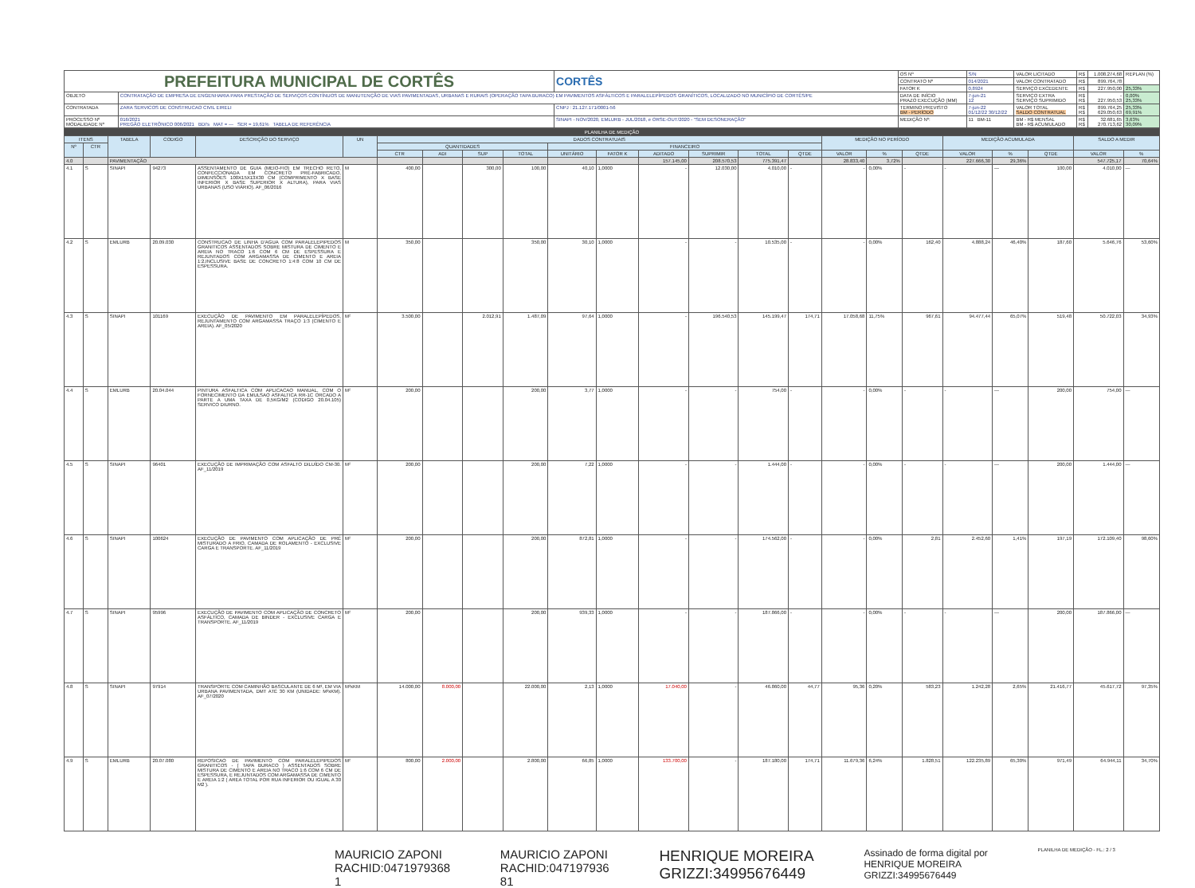| PREFEITURA MUNICIPAL DE CORTÊS | | CORTÊS | OS Nº | S/N | VALOR LICITADO | R$ | 1.008.274,68 | REPLAN (%) |
| | | | CONTRATO Nº | 014/2021 | VALOR CONTRATADO | R$ | 899.764,78 | |
| | | | FATOR K | 0,8924 | SERVIÇO EXCEDENTE | R$ | 227.950,00 | 25,33% |
| OBJETO | CONTRATAÇÃO DE EMPRESA DE ENGENHARIA PARA PRESTAÇÃO DE SERVIÇOS CONTÍNUOS DE MANUTENÇÃO DE VIAS PAVIMENTADAS, URBANAS E RURAIS (OPERAÇÃO TAPA BURACO) EM PAVIMENTOS ASFÁLTICOS E PARALELEPÍPEDOS GRANÍTICOS, LOCALIZADO NO MUNICÍPIO DE CORTÊS/PE | | DATA DE INÍCIO PRAZO EXECUÇÃO (MM) | 7-jun-21 12 | SERVIÇO EXTRA SERVIÇO SUPRIMIDO | R$ R$ | - 227.950,53 | 0,00% 25,33% |
| CONTRATADA | ZARA SERVICOS DE CONSTRUCAO CIVIL EIRELI | CNPJ : 21.127.171/0001-56 | TERMINO PREVISTO BM - PERÍODO | 7-jun-22 01/12/22 30/12/22 | VALOR TOTAL SALDO CONTRATUAL | R$ R$ | 899.764,25 629.050,63 | 25,33% 69,91% |
| PROCESSO Nº MODALIDADE Nº | 016/2021 PREGÃO ELETRÔNICO 006/2021 BDI's MAT = --- SER = 19,61% TABELA DE REFERÊNCIA | SINAPI - NOV/2020, EMLURB - JUL/2018, e ORSE-OUT/2020 - "SEM DESONERAÇÃO" | MEDIÇÃO Nº: | 11 BM-11 | BM - R$ MENSAL BM - R$ ACUMULADO | R$ R$ | 32.681,65 270.713,62 | 3,63% 30,09% |
| PLANILHA DE MEDIÇÃO | | | | | | | | | | | | | | | | | | | | | | | |
| ITENS | | TABELA | CODIGO | DESCRIÇÃO DO SERVIÇO | UN | DADOS CONTRATUAIS | | | | | | | | | | MEDIÇÃO NO PERÍODO | | | MEDIÇÃO ACUMULADA | | | SALDO A MEDIR | |
| Nº | CTR | | | | | QUANTIDADES | | | | FINANCEIRO | | | | | | | | | | | | | |
| | | | | | | CTR | ADI | SUP | TOTAL | UNITÁRIO | FATOR K | ADITADO | SUPRIMIR | TOTAL | QTDE | VALOR | % | QTDE | VALOR | % | QTDE | VALOR | % |
| 4.0 | | PAVIMENTAÇÃO | | | | | | | | | | 157.145,00 | 208.570,53 | 775.391,47 | | 28.833,40 | 3,72% | | 227.666,30 | 29,36% | | 547.725,17 | 70,64% |
| 4.1 | S | SINAPI | 94273 | ASSENTAMENTO DE GUIA (MEIO-FIO) EM TRECHO RETO, CONFECCIONADA EM CONCRETO PRÉ-FABRICADO, DIMENSÕES 100X15X13X30 CM (COMPRIMENTO X BASE INFERIOR X BASE SUPERIOR X ALTURA), PARA VIAS URBANAS (USO VIÁRIO). AF_06/2016 | M | 400,00 | | 300,00 | 100,00 | 40,10 | 1,0000 | - | 12.030,00 | 4.010,00 | - | - | 0,00% | - | - | — | 100,00 | 4.010,00 | — |
| 4.2 | S | EMLURB | 20.09.030 | CONSTRUCAO DE LINHA D'AGUA COM PARALELEPIPEDOS GRANITICOS ASSENTADOS SOBRE MISTURA DE CIMENTO E AREIA NO TRACO 1:6 COM 6 CM DE ESPESSURA E REJUNTADOS COM ARGAMASSA DE CIMENTO E AREIA 1:2,INCLUSIVE BASE DE CONCRETO 1:4:8 COM 10 CM DE ESPESSURA. | M | 350,00 | | | 350,00 | 30,10 | 1,0000 | - | - | 10.535,00 | - | - | 0,00% | 162,40 | 4.888,24 | 46,40% | 187,60 | 5.646,76 | 53,60% |
| 4.3 | S | SINAPI | 101169 | EXECUÇÃO DE PAVIMENTO EM PARALELEPÍPEDOS, REJUNTAMENTO COM ARGAMASSA TRAÇO 1:3 (CIMENTO E AREIA). AF_05/2020 | M² | 3.500,00 | | 2.012,91 | 1.487,09 | 97,64 | 1,0000 | - | 196.540,53 | 145.199,47 | 174,71 | 17.058,68 | 11,75% | 967,61 | 94.477,44 | 65,07% | 519,48 | 50.722,03 | 34,93% |
| 4.4 | S | EMLURB | 20.04.044 | PINTURA ASFALTICA COM APLICACAO MANUAL, COM O FORNECIMENTO DA EMULSAO ASFALTICA RR-1C ORCADO A PARTE A UMA TAXA DE 0,5KG/M2 (CODIGO 20.04.105) SERVICO DIURNO. | M² | 200,00 | | | 200,00 | 3,77 | 1,0000 | - | - | 754,00 | - | - | 0,00% | - | - | — | 200,00 | 754,00 | — |
| 4.5 | S | SINAPI | 96401 | EXECUÇÃO DE IMPRIMAÇÃO COM ASFALTO DILUÍDO CM-30. AF_11/2019 | M² | 200,00 | | | 200,00 | 7,22 | 1,0000 | - | - | 1.444,00 | - | - | 0,00% | - | - | — | 200,00 | 1.444,00 | — |
| 4.6 | S | SINAPI | 100624 | EXECUÇÃO DE PAVIMENTO COM APLICAÇÃO DE PRÉ MISTURADO A FRIO, CAMADA DE ROLAMENTO - EXCLUSIVE CARGA E TRANSPORTE. AF_11/2019 | M² | 200,00 | | | 200,00 | 872,81 | 1,0000 | - | - | 174.562,00 | - | - | 0,00% | 2,81 | 2.452,60 | 1,41% | 197,19 | 172.109,40 | 98,60% |
| 4.7 | S | SINAPI | 95996 | EXECUÇÃO DE PAVIMENTO COM APLICAÇÃO DE CONCRETO ASFÁLTICO, CAMADA DE BINDER - EXCLUSIVE CARGA E TRANSPORTE. AF_11/2019 | M² | 200,00 | | | 200,00 | 939,33 | 1,0000 | - | - | 187.866,00 | - | - | 0,00% | - | - | — | 200,00 | 187.866,00 | — |
| 4.8 | S | SINAPI | 97914 | TRANSPORTE COM CAMINHÃO BASCULANTE DE 6 M³, EM VIA URBANA PAVIMENTADA, DMT ATÉ 30 KM (UNIDADE: M³xKM). AF_07/2020 | M³xKM | 14.000,00 | 8.000,00 | | 22.000,00 | 2,13 | 1,0000 | 17.040,00 | - | 46.860,00 | 44,77 | 95,36 | 0,20% | 583,23 | 1.242,28 | 2,65% | 21.416,77 | 45.617,72 | 97,35% |
| 4.9 | S | EMLURB | 20.07.080 | REPOSICAO DE PAVIMENTO COM PARALELEPIPEDOS GRANITICOS - ( TAPA BURACO ) ASSENTADOS SOBRE MISTURA DE CIMENTO E AREIA NO TRACO 1:6 COM 6 CM DE ESPESSURA, E REJUNTADOS COM ARGAMASSA DE CIMENTO E AREIA 1:2 ( AREA TOTAL POR RUA INFERIOR OU IGUAL A 30 M2 ). | M² | 800,00 | 2.000,00 | | 2.800,00 | 66,85 | 1,0000 | 133.700,00 | - | 187.180,00 | 174,71 | 11.679,36 | 6,24% | 1.828,51 | 122.235,89 | 65,30% | 971,49 | 64.944,11 | 34,70% |
MAURICIO ZAPONI
RACHID:0471979368
1
MAURICIO ZAPONI
RACHID:047197936
81
HENRIQUE MOREIRA
GRIZZI:34995676449
Assinado de forma digital por
HENRIQUE MOREIRA
GRIZZI:34995676449
PLANILHA DE MEDIÇÃO - FL.: 2 / 3